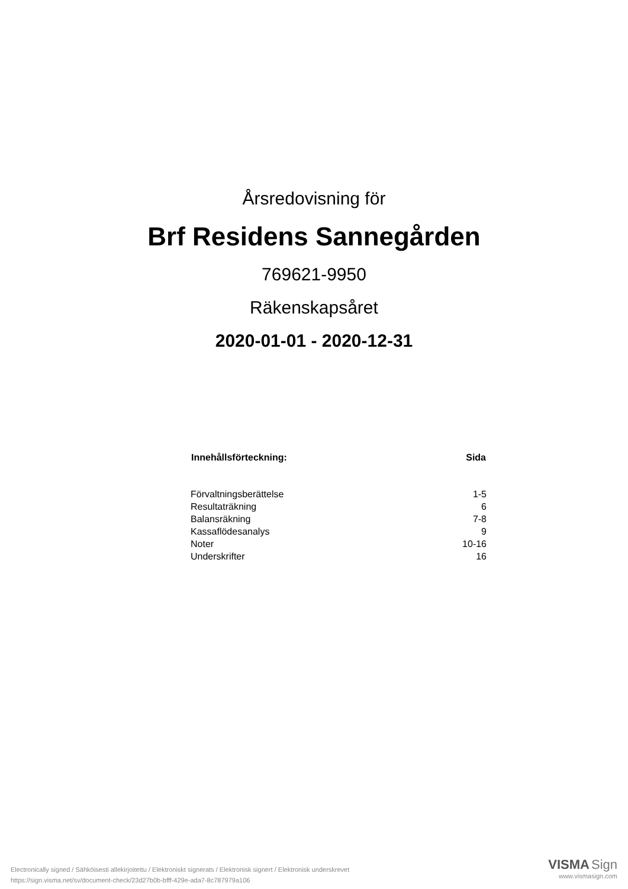Årsredovisning för
Brf Residens Sannegården
769621-9950
Räkenskapsåret
2020-01-01 - 2020-12-31
| Innehållsförteckning: | Sida |
| --- | --- |
| Förvaltningsberättelse | 1-5 |
| Resultaträkning | 6 |
| Balansräkning | 7-8 |
| Kassaflödesanalys | 9 |
| Noter | 10-16 |
| Underskrifter | 16 |
Electronically signed / Sähköisesti allekirjoitettu / Elektroniskt signerats / Elektronisk signert / Elektronisk underskrevet
https://sign.visma.net/sv/document-check/23d27b0b-bfff-429e-ada7-8c787979a106
VISMA Sign
www.vismasign.com